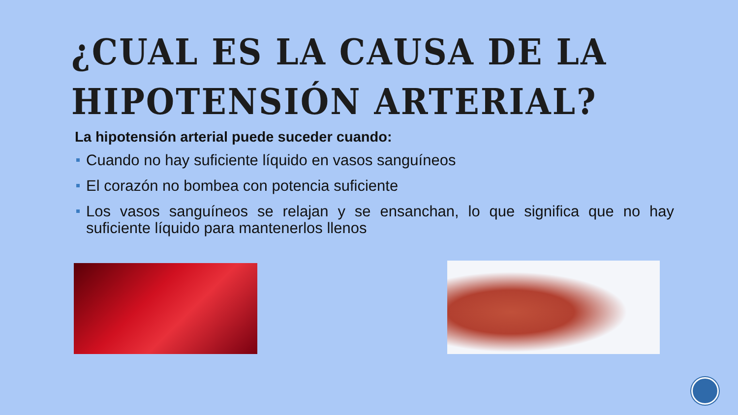¿CUAL ES LA CAUSA DE LA HIPOTENSIÓN ARTERIAL?
La hipotensión arterial puede suceder cuando:
Cuando no hay suficiente líquido en vasos sanguíneos
El corazón no bombea con potencia suficiente
Los vasos sanguíneos se relajan y se ensanchan, lo que significa que no hay suficiente líquido para mantenerlos llenos